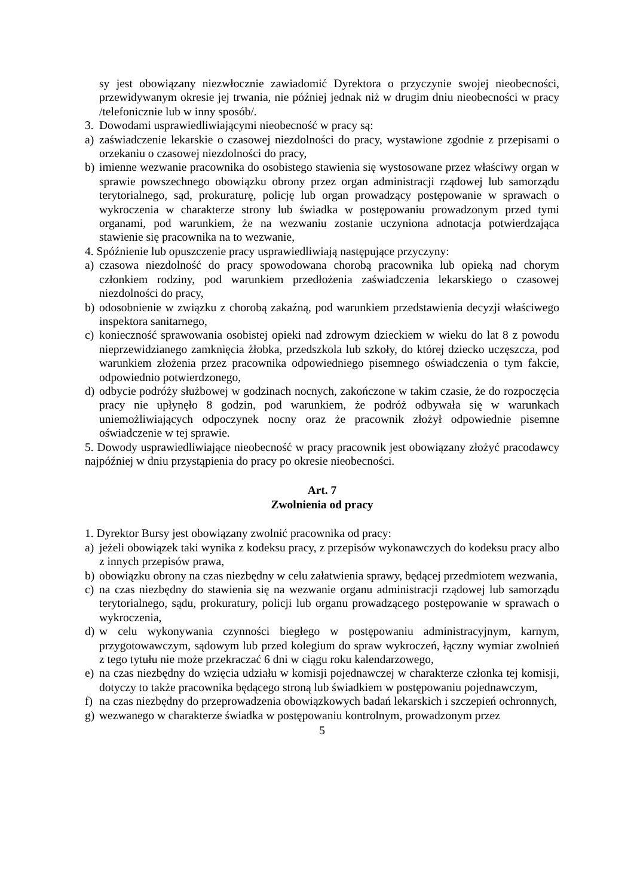sy jest obowiązany niezwłocznie zawiadomić Dyrektora o przyczynie swojej nieobecności, przewidywanym okresie jej trwania, nie później jednak niż w drugim dniu nieobecności w pracy /telefonicznie lub w inny sposób/.
3. Dowodami usprawiedliwiającymi nieobecność w pracy są:
a) zaświadczenie lekarskie o czasowej niezdolności do pracy, wystawione zgodnie z przepisami o orzekaniu o czasowej niezdolności do pracy,
b) imienne wezwanie pracownika do osobistego stawienia się wystosowane przez właściwy organ w sprawie powszechnego obowiązku obrony przez organ administracji rządowej lub samorządu terytorialnego, sąd, prokuraturę, policję lub organ prowadzący postępowanie w sprawach o wykroczenia w charakterze strony lub świadka w postępowaniu prowadzonym przed tymi organami, pod warunkiem, że na wezwaniu zostanie uczyniona adnotacja potwierdzająca stawienie się pracownika na to wezwanie,
4. Spóźnienie lub opuszczenie pracy usprawiedliwiają następujące przyczyny:
a) czasowa niezdolność do pracy spowodowana chorobą pracownika lub opieką nad chorym członkiem rodziny, pod warunkiem przedłożenia zaświadczenia lekarskiego o czasowej niezdolności do pracy,
b) odosobnienie w związku z chorobą zakaźną, pod warunkiem przedstawienia decyzji właściwego inspektora sanitarnego,
c) konieczność sprawowania osobistej opieki nad zdrowym dzieckiem w wieku do lat 8 z powodu nieprzewidzianego zamknięcia żłobka, przedszkola lub szkoły, do której dziecko uczęszcza, pod warunkiem złożenia przez pracownika odpowiedniego pisemnego oświadczenia o tym fakcie, odpowiednio potwierdzonego,
d) odbycie podróży służbowej w godzinach nocnych, zakończone w takim czasie, że do rozpoczęcia pracy nie upłynęło 8 godzin, pod warunkiem, że podróż odbywała się w warunkach uniemożliwiających odpoczynek nocny oraz że pracownik złożył odpowiednie pisemne oświadczenie w tej sprawie.
5. Dowody usprawiedliwiające nieobecność w pracy pracownik jest obowiązany złożyć pracodawcy najpóźniej w dniu przystąpienia do pracy po okresie nieobecności.
Art. 7
Zwolnienia od pracy
1. Dyrektor Bursy jest obowiązany zwolnić pracownika od pracy:
a) jeżeli obowiązek taki wynika z kodeksu pracy, z przepisów wykonawczych do kodeksu pracy albo z innych przepisów prawa,
b) obowiązku obrony na czas niezbędny w celu załatwienia sprawy, będącej przedmiotem wezwania,
c) na czas niezbędny do stawienia się na wezwanie organu administracji rządowej lub samorządu terytorialnego, sądu, prokuratury, policji lub organu prowadzącego postępowanie w sprawach o wykroczenia,
d) w celu wykonywania czynności biegłego w postępowaniu administracyjnym, karnym, przygotowawczym, sądowym lub przed kolegium do spraw wykroczeń, łączny wymiar zwolnień z tego tytułu nie może przekraczać 6 dni w ciągu roku kalendarzowego,
e) na czas niezbędny do wzięcia udziału w komisji pojednawczej w charakterze członka tej komisji, dotyczy to także pracownika będącego stroną lub świadkiem w postępowaniu pojednawczym,
f) na czas niezbędny do przeprowadzenia obowiązkowych badań lekarskich i szczepień ochronnych,
g) wezwanego w charakterze świadka w postępowaniu kontrolnym, prowadzonym przez
5